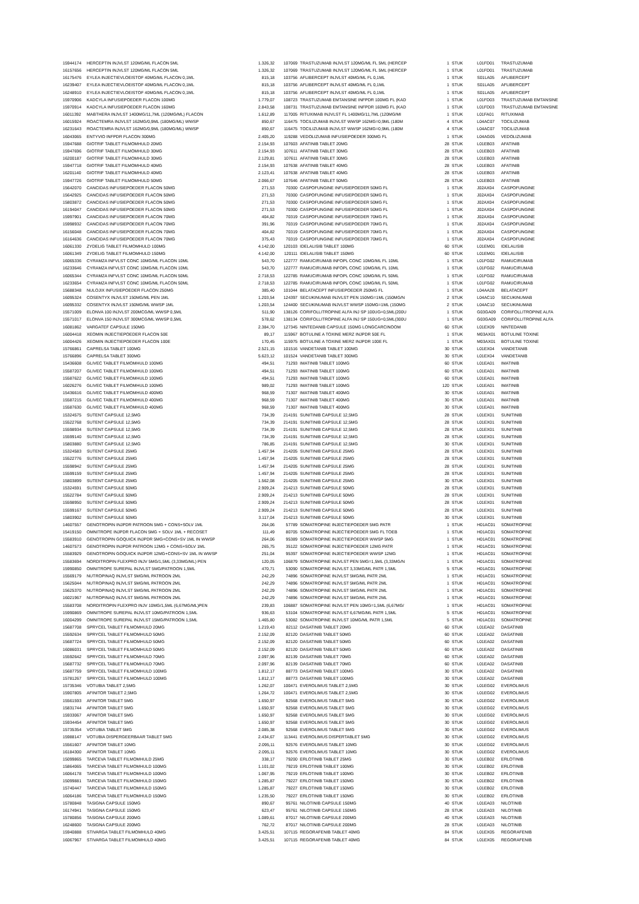| 15944174 | HERCEPTIN INJVLST 120MG/ML FLACON 5ML | 1.326,32 | 107069 | TRASTUZUMAB INJVLST 120MG/ML FL 5ML (HERCEP | 1 | STUK | L01FD01 | TRASTUZUMAB |
| 16157656 | HERCEPTIN INJVLST 120MG/ML FLACON 5ML | 1.326,32 | 107069 | TRASTUZUMAB INJVLST 120MG/ML FL 5ML (HERCEP | 1 | STUK | L01FD01 | TRASTUZUMAB |
| 16175476 | EYLEA INJECTIEVLOEISTOF 40MG/ML FLACON 0,1ML | 815,18 | 103756 | AFLIBERCEPT INJVLST 40MG/ML FL 0,1ML | 1 | STUK | S01LA05 | AFLIBERCEPT |
| 16239407 | EYLEA INJECTIEVLOEISTOF 40MG/ML FLACON 0,1ML | 815,18 | 103756 | AFLIBERCEPT INJVLST 40MG/ML FL 0,1ML | 1 | STUK | S01LA05 | AFLIBERCEPT |
| 16248910 | EYLEA INJECTIEVLOEISTOF 40MG/ML FLACON 0,1ML | 815,18 | 103756 | AFLIBERCEPT INJVLST 40MG/ML FL 0,1ML | 1 | STUK | S01LA05 | AFLIBERCEPT |
| 15970906 | KADCYLA INFUSIEPOEDER FLACON 100MG | 1.779,07 | 108723 | TRASTUZUMAB EMTANSINE INFPDR 100MG FL (KAD | 1 | STUK | L01FD03 | TRASTUZUMAB EMTANSINE |
| 15970914 | KADCYLA INFUSIEPOEDER FLACON 160MG | 2.843,58 | 108731 | TRASTUZUMAB EMTANSINE INFPDR 160MG FL (KAD | 1 | STUK | L01FD03 | TRASTUZUMAB EMTANSINE |
| 16011392 | MABTHERA INJVLST 1400MG/11,7ML (120MG/ML) FLACON | 1.612,89 | 117005 | RITUXIMAB INJVLST FL 1400MG/11,7ML (120MG/MI | 1 | STUK | L01FA01 | RITUXIMAB |
| 16015924 | ROACTEMRA INJVLST 162MG/0,9ML (180MG/ML) WWSP | 850,67 | 116475 | TOCILIZUMAB INJVLST WWSP 162MG=0,9ML (180M | 4 | STUK | L04AC07 | TOCILIZUMAB |
| 16231643 | ROACTEMRA INJVLST 162MG/0,9ML (180MG/ML) WWSP | 850,67 | 116475 | TOCILIZUMAB INJVLST WWSP 162MG=0,9ML (180M | 4 | STUK | L04AC07 | TOCILIZUMAB |
| 16043065 | ENTYVIO INFPDR FLACON 300MG | 2.405,20 | 119288 | VEDOLIZUMAB INFUSIEPOEDER 300MG FL | 1 | STUK | L04AG05 | VEDOLIZUMAB |
| 15947688 | GIOTRIF TABLET FILMOMHULD 20MG | 2.154,93 | 107603 | AFATINIB TABLET 20MG | 28 | STUK | L01EB03 | AFATINIB |
| 15947696 | GIOTRIF TABLET FILMOMHULD 30MG | 2.154,93 | 107611 | AFATINIB TABLET 30MG | 28 | STUK | L01EB03 | AFATINIB |
| 16200187 | GIOTRIF TABLET FILMOMHULD 30MG | 2.129,81 | 107611 | AFATINIB TABLET 30MG | 28 | STUK | L01EB03 | AFATINIB |
| 15947718 | GIOTRIF TABLET FILMOMHULD 40MG | 2.154,93 | 107638 | AFATINIB TABLET 40MG | 28 | STUK | L01EB03 | AFATINIB |
| 16201140 | GIOTRIF TABLET FILMOMHULD 40MG | 2.123,41 | 107638 | AFATINIB TABLET 40MG | 28 | STUK | L01EB03 | AFATINIB |
| 15947726 | GIOTRIF TABLET FILMOMHULD 50MG | 2.066,67 | 107646 | AFATINIB TABLET 50MG | 28 | STUK | L01EB03 | AFATINIB |
| 15642070 | CANCIDAS INFUSIEPOEDER FLACON 50MG | 271,53 | 70300 | CASPOFUNGINE INFUSIEPOEDER 50MG FL | 1 | STUK | J02AX04 | CASPOFUNGINE |
| 15642925 | CANCIDAS INFUSIEPOEDER FLACON 50MG | 271,53 | 70300 | CASPOFUNGINE INFUSIEPOEDER 50MG FL | 1 | STUK | J02AX04 | CASPOFUNGINE |
| 15803872 | CANCIDAS INFUSIEPOEDER FLACON 50MG | 271,53 | 70300 | CASPOFUNGINE INFUSIEPOEDER 50MG FL | 1 | STUK | J02AX04 | CASPOFUNGINE |
| 16194047 | CANCIDAS INFUSIEPOEDER FLACON 50MG | 271,53 | 70300 | CASPOFUNGINE INFUSIEPOEDER 50MG FL | 1 | STUK | J02AX04 | CASPOFUNGINE |
| 15997901 | CANCIDAS INFUSIEPOEDER FLACON 70MG | 404,82 | 70319 | CASPOFUNGINE INFUSIEPOEDER 70MG FL | 1 | STUK | J02AX04 | CASPOFUNGINE |
| 15998932 | CANCIDAS INFUSIEPOEDER FLACON 70MG | 391,96 | 70319 | CASPOFUNGINE INFUSIEPOEDER 70MG FL | 1 | STUK | J02AX04 | CASPOFUNGINE |
| 16156048 | CANCIDAS INFUSIEPOEDER FLACON 70MG | 404,82 | 70319 | CASPOFUNGINE INFUSIEPOEDER 70MG FL | 1 | STUK | J02AX04 | CASPOFUNGINE |
| 16164636 | CANCIDAS INFUSIEPOEDER FLACON 70MG | 375,43 | 70319 | CASPOFUNGINE INFUSIEPOEDER 70MG FL | 1 | STUK | J02AX04 | CASPOFUNGINE |
| 16061330 | ZYDELIG TABLET FILMOMHULD 100MG | 4.142,00 | 120103 | IDELALISIB TABLET 100MG | 60 | STUK | L01EM01 | IDELALISIB |
| 16061349 | ZYDELIG TABLET FILMOMHULD 150MG | 4.142,00 | 120111 | IDELALISIB TABLET 150MG | 60 | STUK | L01EM01 | IDELALISIB |
| 16065336 | CYRAMZA INFVLST CONC 10MG/ML FLACON 10ML | 543,70 | 122777 | RAMUCIRUMAB INFOPL CONC 10MG/ML FL 10ML | 1 | STUK | L01FG02 | RAMUCIRUMAB |
| 16233646 | CYRAMZA INFVLST CONC 10MG/ML FLACON 10ML | 543,70 | 122777 | RAMUCIRUMAB INFOPL CONC 10MG/ML FL 10ML | 1 | STUK | L01FG02 | RAMUCIRUMAB |
| 16065344 | CYRAMZA INFVLST CONC 10MG/ML FLACON 50ML | 2.718,53 | 122785 | RAMUCIRUMAB INFOPL CONC 10MG/ML FL 50ML | 1 | STUK | L01FG02 | RAMUCIRUMAB |
| 16233654 | CYRAMZA INFVLST CONC 10MG/ML FLACON 50ML | 2.718,53 | 122785 | RAMUCIRUMAB INFOPL CONC 10MG/ML FL 50ML | 1 | STUK | L01FG02 | RAMUCIRUMAB |
| 15688348 | NULOJIX INFUSIEPOEDER FLACON 250MG | 385,40 | 101044 | BELATACEPT INFUSIEPOEDER 250MG FL | 1 | STUK | L04AA28 | BELATACEPT |
| 16095324 | COSENTYX INJVLST 150MG/ML PEN 1ML | 1.203,54 | 124397 | SECUKINUMAB INJVLST PEN 150MG=1ML (150MG/N | 2 | STUK | L04AC10 | SECUKINUMAB |
| 16095332 | COSENTYX INJVLST 150MG/ML WWSP 1ML | 1.203,54 | 124400 | SECUKINUMAB INJVLST WWSP 150MG=1ML (150MG | 2 | STUK | L04AC10 | SECUKINUMAB |
| 15571009 | ELONVA 100 INJVLST 200MCG/ML WWSP 0,5ML | 511,90 | 138126 | CORIFOLLITROPINE ALFA INJ SP 100UG=0,5ML(200U | 1 | STUK | G03GA09 | CORIFOLLITROPINE ALFA |
| 15571017 | ELONVA 150 INJVLST 300MCG/ML WWSP 0,5ML | 578,62 | 138134 | CORIFOLLITROPINE ALFA INJ SP 150UG=0,5ML(300U | 1 | STUK | G03GA09 | CORIFOLLITROPINE ALFA |
| 16081862 | VARGATEF CAPSULE 150MG | 2.384,70 | 127345 | NINTEDANIB CAPSULE 150MG LONGCARCINOOM | 60 | STUK | L01EX09 | NINTEDANIB |
| 16004418 | XEOMIN INJECTIEPOEDER FLACON 50E | 89,17 | 115967 | BOTULINE A TOXINE MERZ INJPDR 50E FL | 1 | STUK | M03AX01 | BOTULINE TOXINE |
| 16004426 | XEOMIN INJECTIEPOEDER FLACON 100E | 170,45 | 115975 | BOTULINE A TOXINE MERZ INJPDR 100E FL | 1 | STUK | M03AX01 | BOTULINE TOXINE |
| 15766861 | CAPRELSA TABLET 100MG | 2.521,15 | 101516 | VANDETANIB TABLET 100MG | 30 | STUK | L01EX04 | VANDETANIB |
| 15766896 | CAPRELSA TABLET 300MG | 5.623,12 | 101524 | VANDETANIB TABLET 300MG | 30 | STUK | L01EX04 | VANDETANIB |
| 15436608 | GLIVEC TABLET FILMOMHULD 100MG | 494,51 | 71293 | IMATINIB TABLET 100MG | 60 | STUK | L01EA01 | IMATINIB |
| 15587207 | GLIVEC TABLET FILMOMHULD 100MG | 494,51 | 71293 | IMATINIB TABLET 100MG | 60 | STUK | L01EA01 | IMATINIB |
| 15587622 | GLIVEC TABLET FILMOMHULD 100MG | 494,51 | 71293 | IMATINIB TABLET 100MG | 60 | STUK | L01EA01 | IMATINIB |
| 16026276 | GLIVEC TABLET FILMOMHULD 100MG | 989,02 | 71293 | IMATINIB TABLET 100MG | 120 | STUK | L01EA01 | IMATINIB |
| 15436616 | GLIVEC TABLET FILMOMHULD 400MG | 968,59 | 71307 | IMATINIB TABLET 400MG | 30 | STUK | L01EA01 | IMATINIB |
| 15587215 | GLIVEC TABLET FILMOMHULD 400MG | 968,59 | 71307 | IMATINIB TABLET 400MG | 30 | STUK | L01EA01 | IMATINIB |
| 15587630 | GLIVEC TABLET FILMOMHULD 400MG | 968,59 | 71307 | IMATINIB TABLET 400MG | 30 | STUK | L01EA01 | IMATINIB |
| 15324575 | SUTENT CAPSULE 12,5MG | 734,39 | 214191 | SUNITINIB CAPSULE 12,5MG | 28 | STUK | L01EX01 | SUNITINIB |
| 15522768 | SUTENT CAPSULE 12,5MG | 734,39 | 214191 | SUNITINIB CAPSULE 12,5MG | 28 | STUK | L01EX01 | SUNITINIB |
| 15598934 | SUTENT CAPSULE 12,5MG | 734,39 | 214191 | SUNITINIB CAPSULE 12,5MG | 28 | STUK | L01EX01 | SUNITINIB |
| 15599140 | SUTENT CAPSULE 12,5MG | 734,39 | 214191 | SUNITINIB CAPSULE 12,5MG | 28 | STUK | L01EX01 | SUNITINIB |
| 15803880 | SUTENT CAPSULE 12,5MG | 786,85 | 214191 | SUNITINIB CAPSULE 12,5MG | 30 | STUK | L01EX01 | SUNITINIB |
| 15324583 | SUTENT CAPSULE 25MG | 1.457,94 | 214205 | SUNITINIB CAPSULE 25MG | 28 | STUK | L01EX01 | SUNITINIB |
| 15522776 | SUTENT CAPSULE 25MG | 1.457,94 | 214205 | SUNITINIB CAPSULE 25MG | 28 | STUK | L01EX01 | SUNITINIB |
| 15598942 | SUTENT CAPSULE 25MG | 1.457,94 | 214205 | SUNITINIB CAPSULE 25MG | 28 | STUK | L01EX01 | SUNITINIB |
| 15599159 | SUTENT CAPSULE 25MG | 1.457,94 | 214205 | SUNITINIB CAPSULE 25MG | 28 | STUK | L01EX01 | SUNITINIB |
| 15803899 | SUTENT CAPSULE 25MG | 1.562,08 | 214205 | SUNITINIB CAPSULE 25MG | 30 | STUK | L01EX01 | SUNITINIB |
| 15324591 | SUTENT CAPSULE 50MG | 2.909,24 | 214213 | SUNITINIB CAPSULE 50MG | 28 | STUK | L01EX01 | SUNITINIB |
| 15522784 | SUTENT CAPSULE 50MG | 2.909,24 | 214213 | SUNITINIB CAPSULE 50MG | 28 | STUK | L01EX01 | SUNITINIB |
| 15598950 | SUTENT CAPSULE 50MG | 2.909,24 | 214213 | SUNITINIB CAPSULE 50MG | 28 | STUK | L01EX01 | SUNITINIB |
| 15599167 | SUTENT CAPSULE 50MG | 2.909,24 | 214213 | SUNITINIB CAPSULE 50MG | 28 | STUK | L01EX01 | SUNITINIB |
| 15803902 | SUTENT CAPSULE 50MG | 3.117,04 | 214213 | SUNITINIB CAPSULE 50MG | 30 | STUK | L01EX01 | SUNITINIB |
| 14607557 | GENOTROPIN INJPDR PATROON 5MG + CONS+SOLV 1ML | 264,06 | 57789 | SOMATROPINE INJECTIEPOEDER 5MG PATR | 1 | STUK | H01AC01 | SOMATROPINE |
| 15419150 | OMNITROPE INJPDR FLACON 5MG + SOLV 1ML + RECOSET | 111,49 | 80705 | SOMATROPINE INJECTIEPOEDER 5MG FL TOEB | 1 | STUK | H01AC01 | SOMATROPINE |
| 15583910 | GENOTROPIN GOQUICK INJPDR 5MG+CONS+SV 1ML IN WWSP | 264,06 | 95389 | SOMATROPINE INJECTIEPOEDER WWSP 5MG | 1 | STUK | H01AC01 | SOMATROPINE |
| 14607573 | GENOTROPIN INJPDR PATROON 12MG + CONS+SOLV 1ML | 265,75 | 35122 | SOMATROPINE INJECTIEPOEDER 12MG PATR | 1 | STUK | H01AC01 | SOMATROPINE |
| 15583929 | GENOTROPIN GOQUICK INJPDR 12MG+CONS+SV 1ML IN WWSP | 251,04 | 95397 | SOMATROPINE INJECTIEPOEDER WWSP 12MG | 1 | STUK | H01AC01 | SOMATROPINE |
| 15583694 | NORDITROPIN FLEXPRO INJV 5MG/1,5ML (3,33MG/ML) PEN | 120,05 | 106879 | SOMATROPINE INJVLST PEN 5MG=1,5ML (3,33MG/N | 1 | STUK | H01AC01 | SOMATROPINE |
| 15990850 | OMNITROPE SUREPAL INJVLST 5MG/PATROON 1,5ML | 470,71 | 53090 | SOMATROPINE INJVLST 3,33MG/ML PATR 1,5ML | 5 | STUK | H01AC01 | SOMATROPINE |
| 15569179 | NUTROPINAQ INJVLST 5MG/ML PATROON 2ML | 242,29 | 74896 | SOMATROPINE INJVLST 5MG/ML PATR 2ML | 1 | STUK | H01AC01 | SOMATROPINE |
| 15625044 | NUTROPINAQ INJVLST 5MG/ML PATROON 2ML | 242,29 | 74896 | SOMATROPINE INJVLST 5MG/ML PATR 2ML | 1 | STUK | H01AC01 | SOMATROPINE |
| 15625370 | NUTROPINAQ INJVLST 5MG/ML PATROON 2ML | 242,29 | 74896 | SOMATROPINE INJVLST 5MG/ML PATR 2ML | 1 | STUK | H01AC01 | SOMATROPINE |
| 16021967 | NUTROPINAQ INJVLST 5MG/ML PATROON 2ML | 242,29 | 74896 | SOMATROPINE INJVLST 5MG/ML PATR 2ML | 1 | STUK | H01AC01 | SOMATROPINE |
| 15583708 | NORDITROPIN FLEXPRO INJV 10MG/1,5ML (6,67MG/ML)PEN | 239,83 | 106887 | SOMATROPINE INJVLST PEN 10MG=1,5ML (6,67MG/ | 1 | STUK | H01AC01 | SOMATROPINE |
| 15990869 | OMNITROPE SUREPAL INJVLST 10MG/PATROON 1,5ML | 936,63 | 53104 | SOMATROPINE INJVLST 6,67MG/ML PATR 1,5ML | 5 | STUK | H01AC01 | SOMATROPINE |
| 16004299 | OMNITROPE SUREPAL INJVLST 15MG/PATROON 1,5ML | 1.465,80 | 53082 | SOMATROPINE INJVLST 10MG/ML PATR 1,5ML | 5 | STUK | H01AC01 | SOMATROPINE |
| 15687708 | SPRYCEL TABLET FILMOMHULD 20MG | 1.219,43 | 82112 | DASATINIB TABLET 20MG | 60 | STUK | L01EA02 | DASATINIB |
| 15592634 | SPRYCEL TABLET FILMOMHULD 50MG | 2.152,09 | 82120 | DASATINIB TABLET 50MG | 60 | STUK | L01EA02 | DASATINIB |
| 15687724 | SPRYCEL TABLET FILMOMHULD 50MG | 2.152,09 | 82120 | DASATINIB TABLET 50MG | 60 | STUK | L01EA02 | DASATINIB |
| 16086031 | SPRYCEL TABLET FILMOMHULD 50MG | 2.152,09 | 82120 | DASATINIB TABLET 50MG | 60 | STUK | L01EA02 | DASATINIB |
| 15592642 | SPRYCEL TABLET FILMOMHULD 70MG | 2.097,96 | 82139 | DASATINIB TABLET 70MG | 60 | STUK | L01EA02 | DASATINIB |
| 15687732 | SPRYCEL TABLET FILMOMHULD 70MG | 2.097,96 | 82139 | DASATINIB TABLET 70MG | 60 | STUK | L01EA02 | DASATINIB |
| 15687759 | SPRYCEL TABLET FILMOMHULD 100MG | 1.812,17 | 88773 | DASATINIB TABLET 100MG | 30 | STUK | L01EA02 | DASATINIB |
| 15781267 | SPRYCEL TABLET FILMOMHULD 100MG | 1.812,17 | 88773 | DASATINIB TABLET 100MG | 30 | STUK | L01EA02 | DASATINIB |
| 15735346 | VOTUBIA TABLET 2,5MG | 1.262,07 | 100471 | EVEROLIMUS TABLET 2,5MG | 30 | STUK | L01EG02 | EVEROLIMUS |
| 15907805 | AFINITOR TABLET 2,5MG | 1.264,72 | 100471 | EVEROLIMUS TABLET 2,5MG | 30 | STUK | L01EG02 | EVEROLIMUS |
| 15561593 | AFINITOR TABLET 5MG | 1.650,97 | 92568 | EVEROLIMUS TABLET 5MG | 30 | STUK | L01EG02 | EVEROLIMUS |
| 15831744 | AFINITOR TABLET 5MG | 1.650,97 | 92568 | EVEROLIMUS TABLET 5MG | 30 | STUK | L01EG02 | EVEROLIMUS |
| 15933067 | AFINITOR TABLET 5MG | 1.650,97 | 92568 | EVEROLIMUS TABLET 5MG | 30 | STUK | L01EG02 | EVEROLIMUS |
| 15934454 | AFINITOR TABLET 5MG | 1.650,97 | 92568 | EVEROLIMUS TABLET 5MG | 30 | STUK | L01EG02 | EVEROLIMUS |
| 15735354 | VOTUBIA TABLET 5MG | 2.085,38 | 92568 | EVEROLIMUS TABLET 5MG | 30 | STUK | L01EG02 | EVEROLIMUS |
| 15988147 | VOTUBIA DISPERGEERBAAR TABLET 5MG | 2.434,67 | 113441 | EVEROLIMUS DISPERTABLET 5MG | 30 | STUK | L01EG02 | EVEROLIMUS |
| 15561607 | AFINITOR TABLET 10MG | 2.095,11 | 92576 | EVEROLIMUS TABLET 10MG | 30 | STUK | L01EG02 | EVEROLIMUS |
| 16184300 | AFINITOR TABLET 10MG | 2.095,11 | 92576 | EVEROLIMUS TABLET 10MG | 30 | STUK | L01EG02 | EVEROLIMUS |
| 15099865 | TARCEVA TABLET FILMOMHULD 25MG | 338,17 | 79200 | ERLOTINIB TABLET 25MG | 30 | STUK | L01EB02 | ERLOTINIB |
| 15864065 | TARCEVA TABLET FILMOMHULD 100MG | 1.101,02 | 79219 | ERLOTINIB TABLET 100MG | 30 | STUK | L01EB02 | ERLOTINIB |
| 16064178 | TARCEVA TABLET FILMOMHULD 100MG | 1.067,95 | 79219 | ERLOTINIB TABLET 100MG | 30 | STUK | L01EB02 | ERLOTINIB |
| 15099881 | TARCEVA TABLET FILMOMHULD 150MG | 1.285,87 | 79227 | ERLOTINIB TABLET 150MG | 30 | STUK | L01EB02 | ERLOTINIB |
| 15740447 | TARCEVA TABLET FILMOMHULD 150MG | 1.285,87 | 79227 | ERLOTINIB TABLET 150MG | 30 | STUK | L01EB02 | ERLOTINIB |
| 16064186 | TARCEVA TABLET FILMOMHULD 150MG | 1.235,50 | 79227 | ERLOTINIB TABLET 150MG | 30 | STUK | L01EB02 | ERLOTINIB |
| 15780848 | TASIGNA CAPSULE 150MG | 890,67 | 95761 | NILOTINIB CAPSULE 150MG | 40 | STUK | L01EA03 | NILOTINIB |
| 16174941 | TASIGNA CAPSULE 150MG | 623,47 | 95761 | NILOTINIB CAPSULE 150MG | 28 | STUK | L01EA03 | NILOTINIB |
| 15780856 | TASIGNA CAPSULE 200MG | 1.089,61 | 87017 | NILOTINIB CAPSULE 200MG | 40 | STUK | L01EA03 | NILOTINIB |
| 16248600 | TASIGNA CAPSULE 200MG | 762,72 | 87017 | NILOTINIB CAPSULE 200MG | 28 | STUK | L01EA03 | NILOTINIB |
| 15940888 | STIVARGA TABLET FILMOMHULD 40MG | 3.425,51 | 107115 | REGORAFENIB TABLET 40MG | 84 | STUK | L01EX05 | REGORAFENIB |
| 16067967 | STIVARGA TABLET FILMOMHULD 40MG | 3.425,51 | 107115 | REGORAFENIB TABLET 40MG | 84 | STUK | L01EX05 | REGORAFENIB |